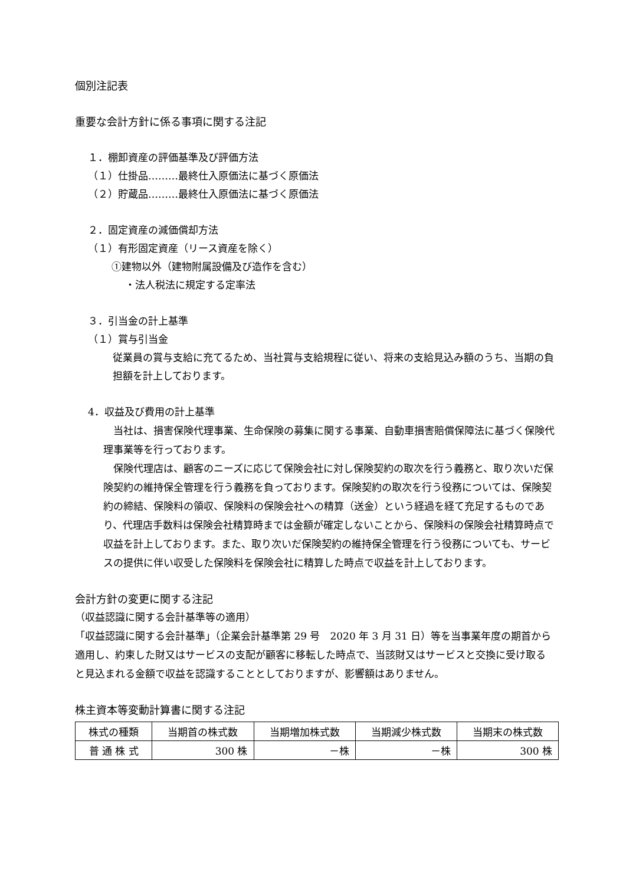個別注記表
重要な会計方針に係る事項に関する注記
１．棚卸資産の評価基準及び評価方法
（１）仕掛品………最終仕入原価法に基づく原価法
（２）貯蔵品………最終仕入原価法に基づく原価法
２．固定資産の減価償却方法
（１）有形固定資産（リース資産を除く）
①建物以外（建物附属設備及び造作を含む）
・法人税法に規定する定率法
３．引当金の計上基準
（１）賞与引当金
従業員の賞与支給に充てるため、当社賞与支給規程に従い、将来の支給見込み額のうち、当期の負担額を計上しております。
4．収益及び費用の計上基準
　当社は、損害保険代理事業、生命保険の募集に関する事業、自動車損害賠償保障法に基づく保険代理事業等を行っております。
　保険代理店は、顧客のニーズに応じて保険会社に対し保険契約の取次を行う義務と、取り次いだ保険契約の維持保全管理を行う義務を負っております。保険契約の取次を行う役務については、保険契約の締結、保険料の領収、保険料の保険会社への精算（送金）という経過を経て充足するものであり、代理店手数料は保険会社精算時までは金額が確定しないことから、保険料の保険会社精算時点で収益を計上しております。また、取り次いだ保険契約の維持保全管理を行う役務についても、サービスの提供に伴い収受した保険料を保険会社に精算した時点で収益を計上しております。
会計方針の変更に関する注記
（収益認識に関する会計基準等の適用）
「収益認識に関する会計基準」（企業会計基準第 29 号　2020 年 3 月 31 日）等を当事業年度の期首から適用し、約束した財又はサービスの支配が顧客に移転した時点で、当該財又はサービスと交換に受け取ると見込まれる金額で収益を認識することとしておりますが、影響額はありません。
株主資本等変動計算書に関する注記
| 株式の種類 | 当期首の株式数 | 当期増加株式数 | 当期減少株式数 | 当期末の株式数 |
| 普 通 株 式 | 300 株 | －株 | －株 | 300 株 |